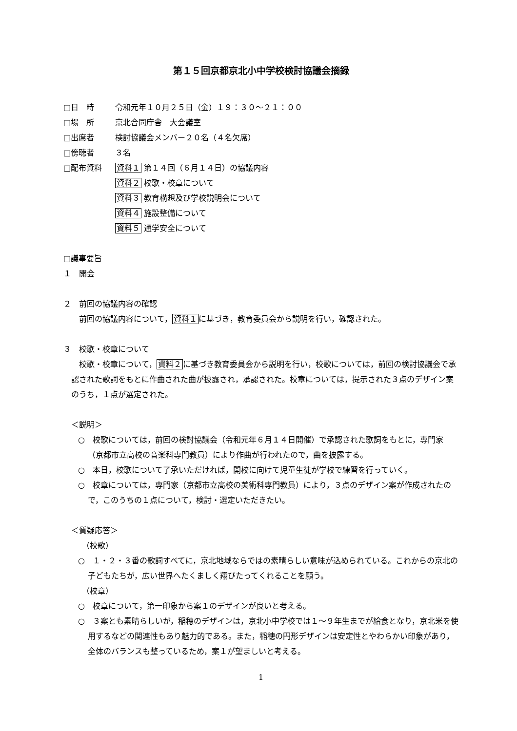第１５回京都京北小中学校検討協議会摘録
□日　時 令和元年１０月２５日（金）１９：３０～２１：００
□場　所 京北合同庁舎　大会議室
□出席者 検討協議会メンバー２０名（４名欠席）
□傍聴者 ３名
□配布資料 資料１ 第１４回（６月１４日）の協議内容
資料２ 校歌・校章について
資料３ 教育構想及び学校説明会について
資料４ 施設整備について
資料５ 通学安全について
□議事要旨
１　開会
２　前回の協議内容の確認
前回の協議内容について，資料１に基づき，教育委員会から説明を行い，確認された。
３　校歌・校章について
校歌・校章について，資料２に基づき教育委員会から説明を行い，校歌については，前回の検討協議会で承認された歌詞をもとに作曲された曲が披露され，承認された。校章については，提示された３点のデザイン案のうち，１点が選定された。
＜説明＞
○　校歌については，前回の検討協議会（令和元年６月１４日開催）で承認された歌詞をもとに，専門家（京都市立高校の音楽科専門教員）により作曲が行われたので，曲を披露する。
○　本日，校歌について了承いただければ，開校に向けて児童生徒が学校で練習を行っていく。
○　校章については，専門家（京都市立高校の美術科専門教員）により，３点のデザイン案が作成されたので，このうちの１点について，検討・選定いただきたい。
＜質疑応答＞
（校歌）
○　１・２・３番の歌詞すべてに，京北地域ならではの素晴らしい意味が込められている。これからの京北の子どもたちが，広い世界へたくましく翔びたってくれることを願う。
（校章）
○　校章について，第一印象から案１のデザインが良いと考える。
○　３案とも素晴らしいが，稲穂のデザインは，京北小中学校では１～９年生までが給食となり，京北米を使用するなどの関連性もあり魅力的である。また，稲穂の円形デザインは安定性とやわらかい印象があり，全体のバランスも整っているため，案１が望ましいと考える。
1